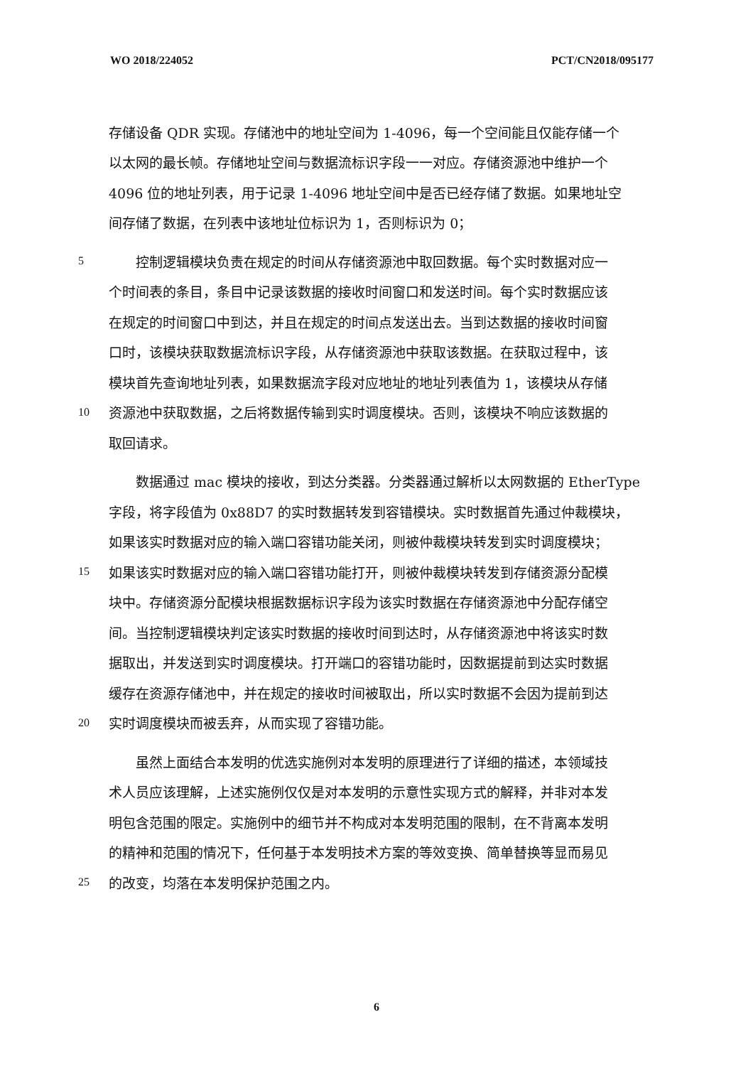WO 2018/224052 PCT/CN2018/095177
存储设备 QDR 实现。存储池中的地址空间为 1-4096，每一个空间能且仅能存储一个
以太网的最长帧。存储地址空间与数据流标识字段一一对应。存储资源池中维护一个
4096 位的地址列表，用于记录 1-4096 地址空间中是否已经存储了数据。如果地址空
间存储了数据，在列表中该地址位标识为 1，否则标识为 0；
5　　控制逻辑模块负责在规定的时间从存储资源池中取回数据。每个实时数据对应一
个时间表的条目，条目中记录该数据的接收时间窗口和发送时间。每个实时数据应该
在规定的时间窗口中到达，并且在规定的时间点发送出去。当到达数据的接收时间窗
口时，该模块获取数据流标识字段，从存储资源池中获取该数据。在获取过程中，该
模块首先查询地址列表，如果数据流字段对应地址的地址列表值为 1，该模块从存储
10 资源池中获取数据，之后将数据传输到实时调度模块。否则，该模块不响应该数据的
取回请求。
　　数据通过 mac 模块的接收，到达分类器。分类器通过解析以太网数据的 EtherType
字段，将字段值为 0x88D7 的实时数据转发到容错模块。实时数据首先通过仲裁模块，
如果该实时数据对应的输入端口容错功能关闭，则被仲裁模块转发到实时调度模块；
15 如果该实时数据对应的输入端口容错功能打开，则被仲裁模块转发到存储资源分配模
块中。存储资源分配模块根据数据标识字段为该实时数据在存储资源池中分配存储空
间。当控制逻辑模块判定该实时数据的接收时间到达时，从存储资源池中将该实时数
据取出，并发送到实时调度模块。打开端口的容错功能时，因数据提前到达实时数据
缓存在资源存储池中，并在规定的接收时间被取出，所以实时数据不会因为提前到达
20 实时调度模块而被丢弃，从而实现了容错功能。
　　虽然上面结合本发明的优选实施例对本发明的原理进行了详细的描述，本领域技
术人员应该理解，上述实施例仅仅是对本发明的示意性实现方式的解释，并非对本发
明包含范围的限定。实施例中的细节并不构成对本发明范围的限制，在不背离本发明
的精神和范围的情况下，任何基于本发明技术方案的等效变换、简单替换等显而易见
25 的改变，均落在本发明保护范围之内。
6